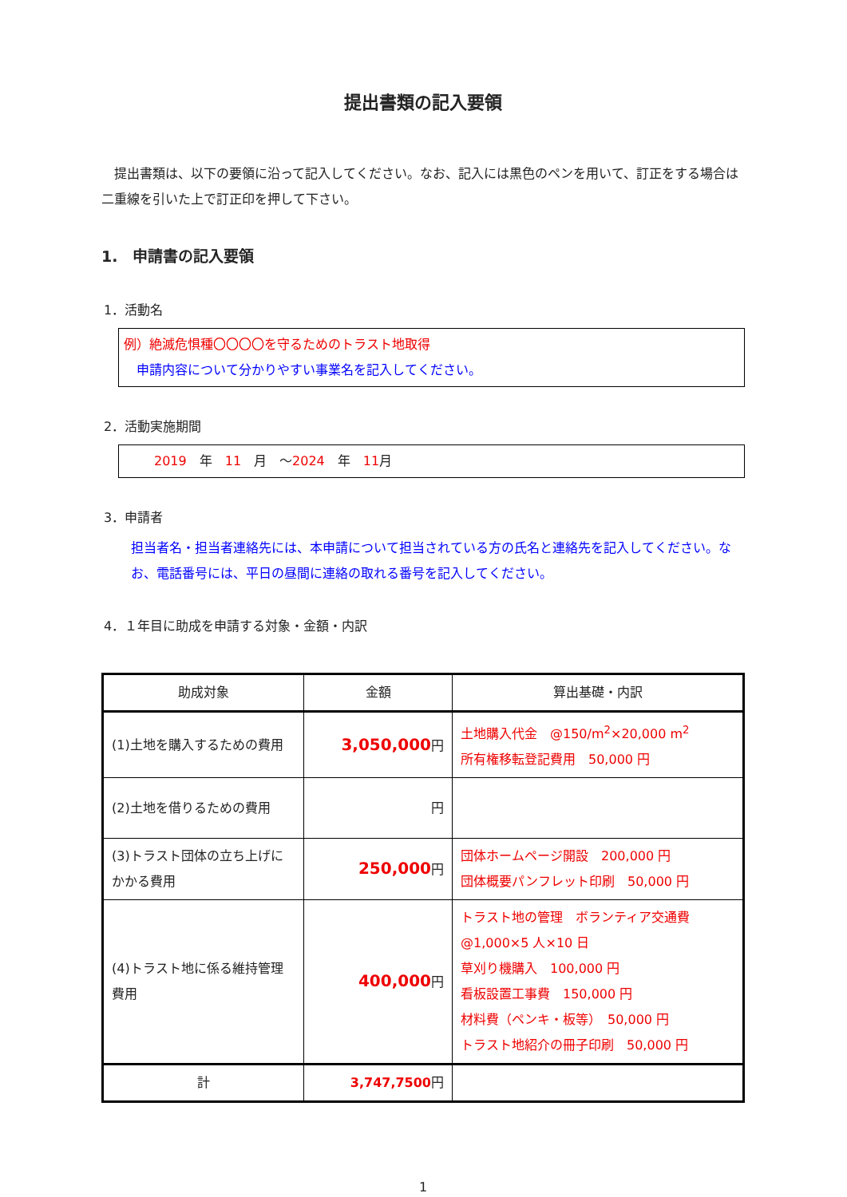提出書類の記入要領
　提出書類は、以下の要領に沿って記入してください。なお、記入には黒色のペンを用いて、訂正をする場合は二重線を引いた上で訂正印を押して下さい。
1.　申請書の記入要領
1．活動名
例）絶滅危惧種〇〇〇〇を守るためのトラスト地取得
　申請内容について分かりやすい事業名を記入してください。
2．活動実施期間
　2019　年　11　月　～2024　年　11月
3．申請者
担当者名・担当者連絡先には、本申請について担当されている方の氏名と連絡先を記入してください。なお、電話番号には、平日の昼間に連絡の取れる番号を記入してください。
4．１年目に助成を申請する対象・金額・内訳
| 助成対象 | 金額 | 算出基礎・内訳 |
| --- | --- | --- |
| (1)土地を購入するための費用 | 3,050,000 円 | 土地購入代金 @150/m<sup>2</sup>×20,000 m<sup>2</sup> 所有権移転登記費用 50,000 円 |
| (2)土地を借りるための費用 | 円 | |
| (3)トラスト団体の立ち上げにかかる費用 | 250,000 円 | 団体ホームページ開設 200,000 円 団体概要パンフレット印刷 50,000 円 |
| (4)トラスト地に係る維持管理費用 | 400,000 円 | トラスト地の管理 ボランティア交通費 @1,000×5 人×10 日 草刈り機購入 100,000 円 看板設置工事費 150,000 円 材料費（ペンキ・板等） 50,000 円 トラスト地紹介の冊子印刷 50,000 円 |
| 計 | 3,747,7500 円 | |
1